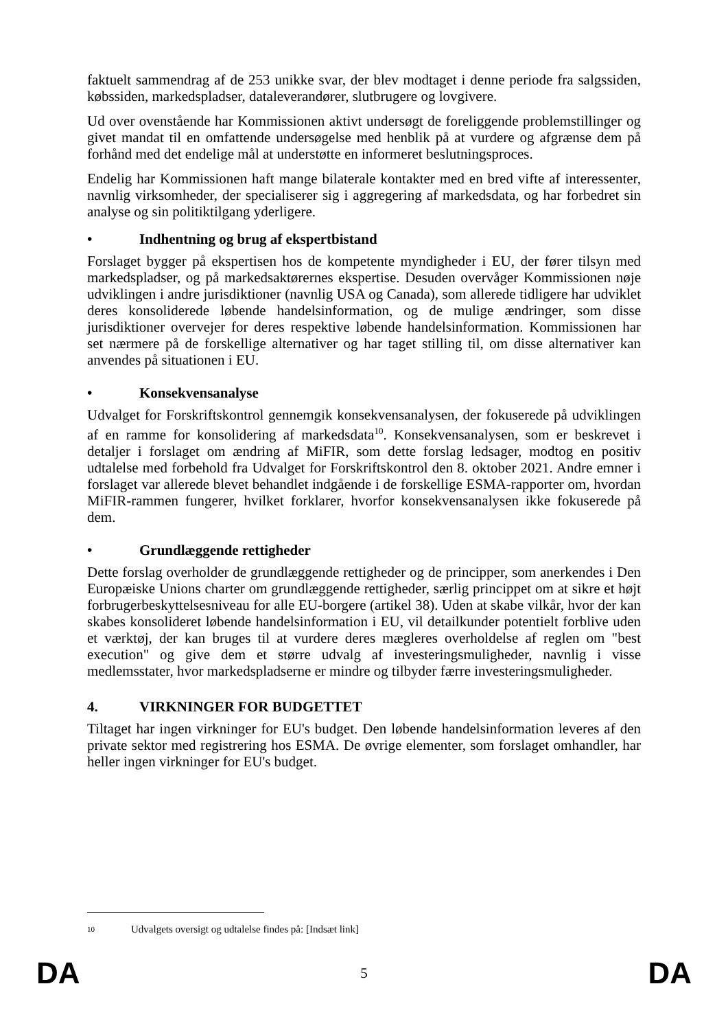faktuelt sammendrag af de 253 unikke svar, der blev modtaget i denne periode fra salgssiden, købssiden, markedspladser, dataleverandører, slutbrugere og lovgivere.
Ud over ovenstående har Kommissionen aktivt undersøgt de foreliggende problemstillinger og givet mandat til en omfattende undersøgelse med henblik på at vurdere og afgrænse dem på forhånd med det endelige mål at understøtte en informeret beslutningsproces.
Endelig har Kommissionen haft mange bilaterale kontakter med en bred vifte af interessenter, navnlig virksomheder, der specialiserer sig i aggregering af markedsdata, og har forbedret sin analyse og sin politiktilgang yderligere.
• Indhentning og brug af ekspertbistand
Forslaget bygger på ekspertisen hos de kompetente myndigheder i EU, der fører tilsyn med markedspladser, og på markedsaktørernes ekspertise. Desuden overvåger Kommissionen nøje udviklingen i andre jurisdiktioner (navnlig USA og Canada), som allerede tidligere har udviklet deres konsoliderede løbende handelsinformation, og de mulige ændringer, som disse jurisdiktioner overvejer for deres respektive løbende handelsinformation. Kommissionen har set nærmere på de forskellige alternativer og har taget stilling til, om disse alternativer kan anvendes på situationen i EU.
• Konsekvensanalyse
Udvalget for Forskriftskontrol gennemgik konsekvensanalysen, der fokuserede på udviklingen af en ramme for konsolidering af markedsdata<sup>10</sup>. Konsekvensanalysen, som er beskrevet i detaljer i forslaget om ændring af MiFIR, som dette forslag ledsager, modtog en positiv udtalelse med forbehold fra Udvalget for Forskriftskontrol den 8. oktober 2021. Andre emner i forslaget var allerede blevet behandlet indgående i de forskellige ESMA-rapporter om, hvordan MiFIR-rammen fungerer, hvilket forklarer, hvorfor konsekvensanalysen ikke fokuserede på dem.
• Grundlæggende rettigheder
Dette forslag overholder de grundlæggende rettigheder og de principper, som anerkendes i Den Europæiske Unions charter om grundlæggende rettigheder, særlig princippet om at sikre et højt forbrugerbeskyttelsesniveau for alle EU-borgere (artikel 38). Uden at skabe vilkår, hvor der kan skabes konsolideret løbende handelsinformation i EU, vil detailkunder potentielt forblive uden et værktøj, der kan bruges til at vurdere deres mægleres overholdelse af reglen om "best execution" og give dem et større udvalg af investeringsmuligheder, navnlig i visse medlemsstater, hvor markedspladserne er mindre og tilbyder færre investeringsmuligheder.
4. VIRKNINGER FOR BUDGETTET
Tiltaget har ingen virkninger for EU's budget. Den løbende handelsinformation leveres af den private sektor med registrering hos ESMA. De øvrige elementer, som forslaget omhandler, har heller ingen virkninger for EU's budget.
10 Udvalgets oversigt og udtalelse findes på: [Indsæt link]
DA 5 DA